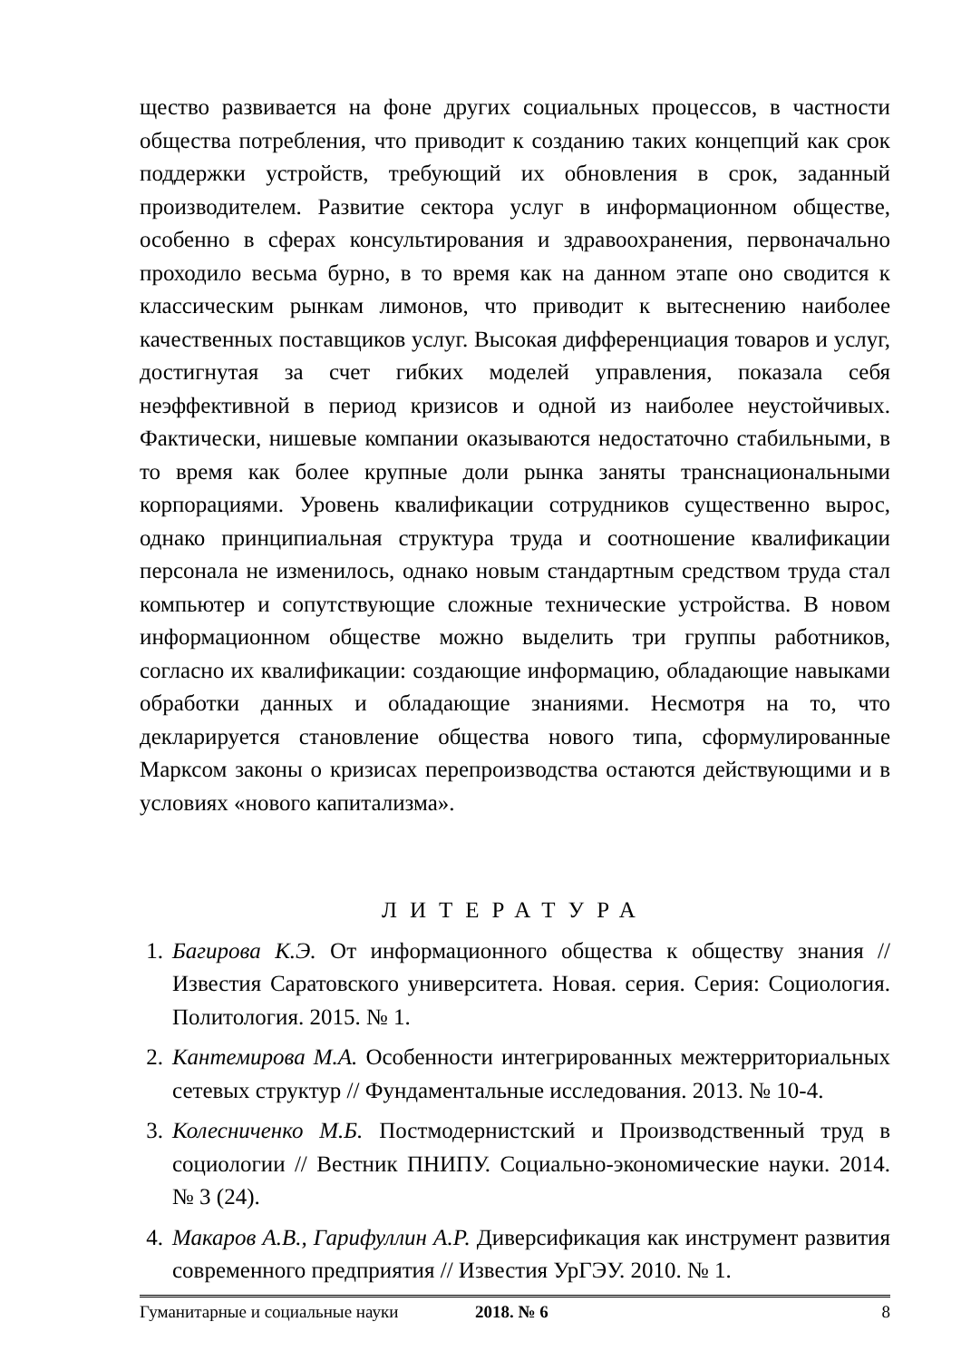щество развивается на фоне других социальных процессов, в частности общества потребления, что приводит к созданию таких концепций как срок поддержки устройств, требующий их обновления в срок, заданный производителем. Развитие сектора услуг в информационном обществе, особенно в сферах консультирования и здравоохранения, первоначально проходило весьма бурно, в то время как на данном этапе оно сводится к классическим рынкам лимонов, что приводит к вытеснению наиболее качественных поставщиков услуг. Высокая дифференциация товаров и услуг, достигнутая за счет гибких моделей управления, показала себя неэффективной в период кризисов и одной из наиболее неустойчивых. Фактически, нишевые компании оказываются недостаточно стабильными, в то время как более крупные доли рынка заняты транснациональными корпорациями. Уровень квалификации сотрудников существенно вырос, однако принципиальная структура труда и соотношение квалификации персонала не изменилось, однако новым стандартным средством труда стал компьютер и сопутствующие сложные технические устройства. В новом информационном обществе можно выделить три группы работников, согласно их квалификации: создающие информацию, обладающие навыками обработки данных и обладающие знаниями. Несмотря на то, что декларируется становление общества нового типа, сформулированные Марксом законы о кризисах перепроизводства остаются действующими и в условиях «нового капитализма».
ЛИТЕРАТУРА
1. Багирова К.Э. От информационного общества к обществу знания // Известия Саратовского университета. Новая. серия. Серия: Социология. Политология. 2015. № 1.
2. Кантемирова М.А. Особенности интегрированных межтерриториальных сетевых структур // Фундаментальные исследования. 2013. № 10-4.
3. Колесниченко М.Б. Постмодернистский и Производственный труд в социологии // Вестник ПНИПУ. Социально-экономические науки. 2014. № 3 (24).
4. Макаров А.В., Гарифуллин А.Р. Диверсификация как инструмент развития современного предприятия // Известия УрГЭУ. 2010. № 1.
Гуманитарные и социальные науки 2018. № 6 8